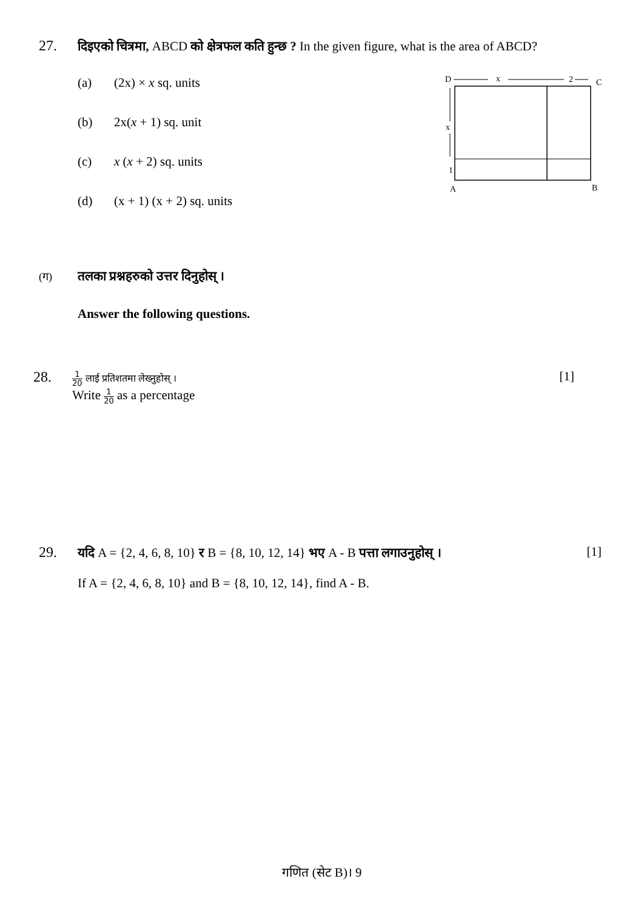27. दिइएको चित्रमा, ABCD को क्षेत्रफल कति हुन्छ ? In the given figure, what is the area of ABCD?
(a) (2x) × x sq. units
(b) 2x(x + 1) sq. unit
(c) x (x + 2) sq. units
(d) (x + 1) (x + 2) sq. units
D
x
2
C
x
1
A
B
(ग) तलका प्रश्नहरुको उत्तर दिनुहोस् ।
Answer the following questions.
28. 1 20 लाई प्रतिशतमा लेख्नुहोस् ।
[1]
Write 1 20 as a percentage
29. यदि A = {2, 4, 6, 8, 10} र B = {8, 10, 12, 14} भए A - B पत्ता लगाउनुहोस् ।
[1]
If A = {2, 4, 6, 8, 10} and B = {8, 10, 12, 14}, find A - B.
गणित (सेट B)। 9